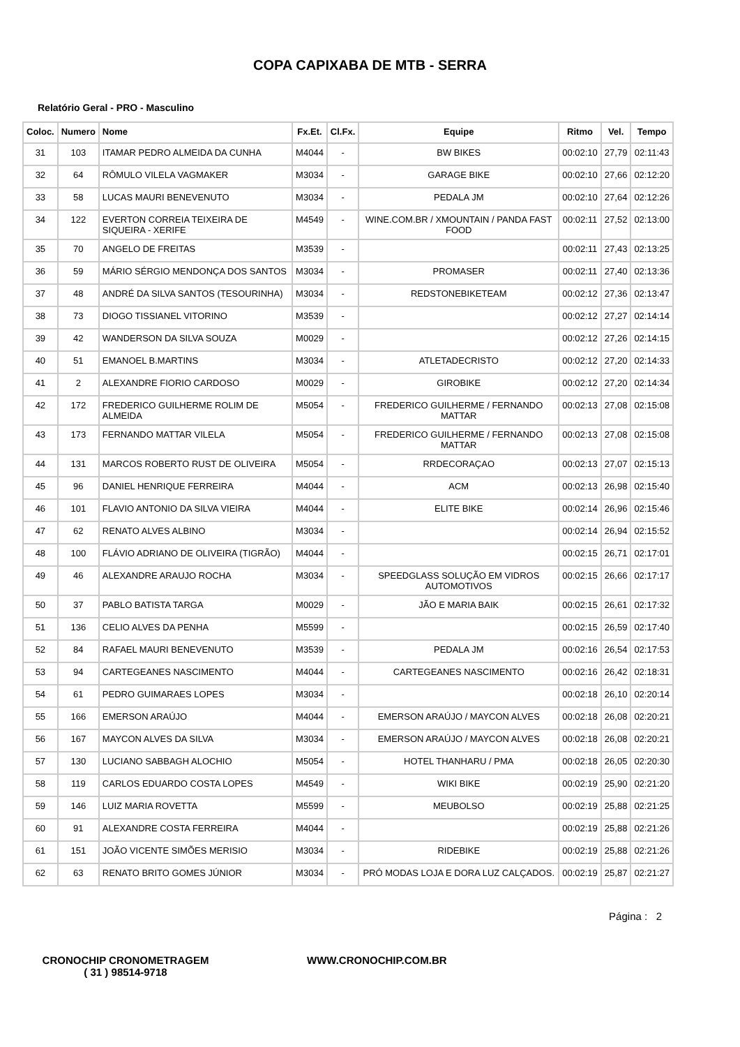COPA CAPIXABA DE MTB - SERRA
Relatório Geral - PRO - Masculino
| Coloc. | Numero | Nome | Fx.Et. | Cl.Fx. | Equipe | Ritmo | Vel. | Tempo |
| --- | --- | --- | --- | --- | --- | --- | --- | --- |
| 31 | 103 | ITAMAR PEDRO ALMEIDA DA CUNHA | M4044 | - | BW BIKES | 00:02:10 | 27,79 | 02:11:43 |
| 32 | 64 | RÔMULO VILELA VAGMAKER | M3034 | - | GARAGE BIKE | 00:02:10 | 27,66 | 02:12:20 |
| 33 | 58 | LUCAS MAURI BENEVENUTO | M3034 | - | PEDALA JM | 00:02:10 | 27,64 | 02:12:26 |
| 34 | 122 | EVERTON CORREIA TEIXEIRA DE SIQUEIRA - XERIFE | M4549 | - | WINE.COM.BR / XMOUNTAIN / PANDA FAST FOOD | 00:02:11 | 27,52 | 02:13:00 |
| 35 | 70 | ANGELO DE FREITAS | M3539 | - | | 00:02:11 | 27,43 | 02:13:25 |
| 36 | 59 | MÁRIO SÉRGIO MENDONÇA DOS SANTOS | M3034 | - | PROMASER | 00:02:11 | 27,40 | 02:13:36 |
| 37 | 48 | ANDRÉ DA SILVA SANTOS (TESOURINHA) | M3034 | - | REDSTONEBIKETEAM | 00:02:12 | 27,36 | 02:13:47 |
| 38 | 73 | DIOGO TISSIANEL VITORINO | M3539 | - | | 00:02:12 | 27,27 | 02:14:14 |
| 39 | 42 | WANDERSON DA SILVA SOUZA | M0029 | - | | 00:02:12 | 27,26 | 02:14:15 |
| 40 | 51 | EMANOEL B.MARTINS | M3034 | - | ATLETADECRISTO | 00:02:12 | 27,20 | 02:14:33 |
| 41 | 2 | ALEXANDRE FIORIO CARDOSO | M0029 | - | GIROBIKE | 00:02:12 | 27,20 | 02:14:34 |
| 42 | 172 | FREDERICO GUILHERME ROLIM DE ALMEIDA | M5054 | - | FREDERICO GUILHERME / FERNANDO MATTAR | 00:02:13 | 27,08 | 02:15:08 |
| 43 | 173 | FERNANDO MATTAR VILELA | M5054 | - | FREDERICO GUILHERME / FERNANDO MATTAR | 00:02:13 | 27,08 | 02:15:08 |
| 44 | 131 | MARCOS ROBERTO RUST DE OLIVEIRA | M5054 | - | RRDECORAÇAO | 00:02:13 | 27,07 | 02:15:13 |
| 45 | 96 | DANIEL HENRIQUE FERREIRA | M4044 | - | ACM | 00:02:13 | 26,98 | 02:15:40 |
| 46 | 101 | FLAVIO ANTONIO DA SILVA VIEIRA | M4044 | - | ELITE BIKE | 00:02:14 | 26,96 | 02:15:46 |
| 47 | 62 | RENATO ALVES ALBINO | M3034 | - | | 00:02:14 | 26,94 | 02:15:52 |
| 48 | 100 | FLÁVIO ADRIANO DE OLIVEIRA (TIGRÃO) | M4044 | - | | 00:02:15 | 26,71 | 02:17:01 |
| 49 | 46 | ALEXANDRE ARAUJO ROCHA | M3034 | - | SPEEDGLASS SOLUÇÃO EM VIDROS AUTOMOTIVOS | 00:02:15 | 26,66 | 02:17:17 |
| 50 | 37 | PABLO BATISTA TARGA | M0029 | - | JÃO E MARIA BAIK | 00:02:15 | 26,61 | 02:17:32 |
| 51 | 136 | CELIO ALVES DA PENHA | M5599 | - | | 00:02:15 | 26,59 | 02:17:40 |
| 52 | 84 | RAFAEL MAURI BENEVENUTO | M3539 | - | PEDALA JM | 00:02:16 | 26,54 | 02:17:53 |
| 53 | 94 | CARTEGEANES NASCIMENTO | M4044 | - | CARTEGEANES NASCIMENTO | 00:02:16 | 26,42 | 02:18:31 |
| 54 | 61 | PEDRO GUIMARAES LOPES | M3034 | - | | 00:02:18 | 26,10 | 02:20:14 |
| 55 | 166 | EMERSON ARAÚJO | M4044 | - | EMERSON ARAÚJO / MAYCON ALVES | 00:02:18 | 26,08 | 02:20:21 |
| 56 | 167 | MAYCON ALVES DA SILVA | M3034 | - | EMERSON ARAÚJO / MAYCON ALVES | 00:02:18 | 26,08 | 02:20:21 |
| 57 | 130 | LUCIANO SABBAGH ALOCHIO | M5054 | - | HOTEL THANHARU / PMA | 00:02:18 | 26,05 | 02:20:30 |
| 58 | 119 | CARLOS EDUARDO COSTA LOPES | M4549 | - | WIKI BIKE | 00:02:19 | 25,90 | 02:21:20 |
| 59 | 146 | LUIZ MARIA ROVETTA | M5599 | - | MEUBOLSO | 00:02:19 | 25,88 | 02:21:25 |
| 60 | 91 | ALEXANDRE COSTA FERREIRA | M4044 | - | | 00:02:19 | 25,88 | 02:21:26 |
| 61 | 151 | JOÃO VICENTE SIMÕES MERISIO | M3034 | - | RIDEBIKE | 00:02:19 | 25,88 | 02:21:26 |
| 62 | 63 | RENATO BRITO GOMES JÚNIOR | M3034 | - | PRÓ MODAS LOJA E DORA LUZ CALÇADOS. | 00:02:19 | 25,87 | 02:21:27 |
Página : 2
CRONOCHIP CRONOMETRAGEM
( 31 ) 98514-9718
WWW.CRONOCHIP.COM.BR